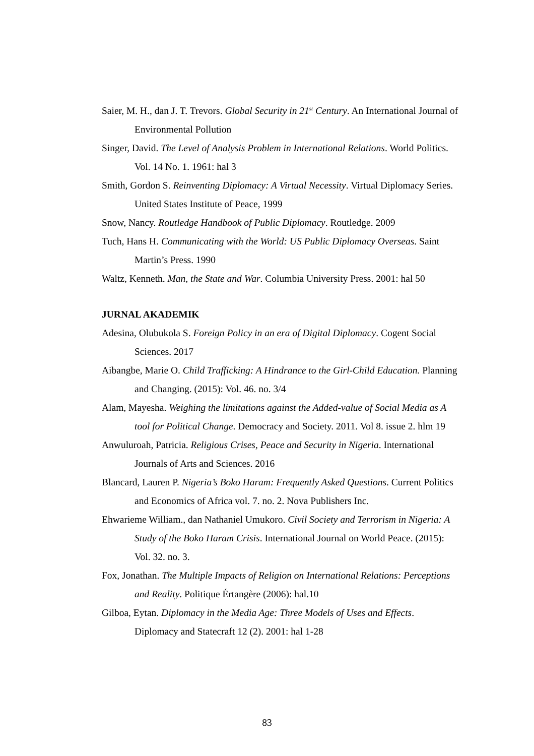Saier, M. H., dan J. T. Trevors. Global Security in 21<sup>st</sup> Century. An International Journal of Environmental Pollution
Singer, David. The Level of Analysis Problem in International Relations. World Politics. Vol. 14 No. 1. 1961: hal 3
Smith, Gordon S. Reinventing Diplomacy: A Virtual Necessity. Virtual Diplomacy Series. United States Institute of Peace, 1999
Snow, Nancy. Routledge Handbook of Public Diplomacy. Routledge. 2009
Tuch, Hans H. Communicating with the World: US Public Diplomacy Overseas. Saint Martin’s Press. 1990
Waltz, Kenneth. Man, the State and War. Columbia University Press. 2001: hal 50
JURNAL AKADEMIK
Adesina, Olubukola S. Foreign Policy in an era of Digital Diplomacy. Cogent Social Sciences. 2017
Aibangbe, Marie O. Child Trafficking: A Hindrance to the Girl-Child Education. Planning and Changing. (2015): Vol. 46. no. 3/4
Alam, Mayesha. Weighing the limitations against the Added-value of Social Media as A tool for Political Change. Democracy and Society. 2011. Vol 8. issue 2. hlm 19
Anwuluroah, Patricia. Religious Crises, Peace and Security in Nigeria. International Journals of Arts and Sciences. 2016
Blancard, Lauren P. Nigeria’s Boko Haram: Frequently Asked Questions. Current Politics and Economics of Africa vol. 7. no. 2. Nova Publishers Inc.
Ehwarieme William., dan Nathaniel Umukoro. Civil Society and Terrorism in Nigeria: A Study of the Boko Haram Crisis. International Journal on World Peace. (2015): Vol. 32. no. 3.
Fox, Jonathan. The Multiple Impacts of Religion on International Relations: Perceptions and Reality. Politique Értangère (2006): hal.10
Gilboa, Eytan. Diplomacy in the Media Age: Three Models of Uses and Effects. Diplomacy and Statecraft 12 (2). 2001: hal 1-28
83